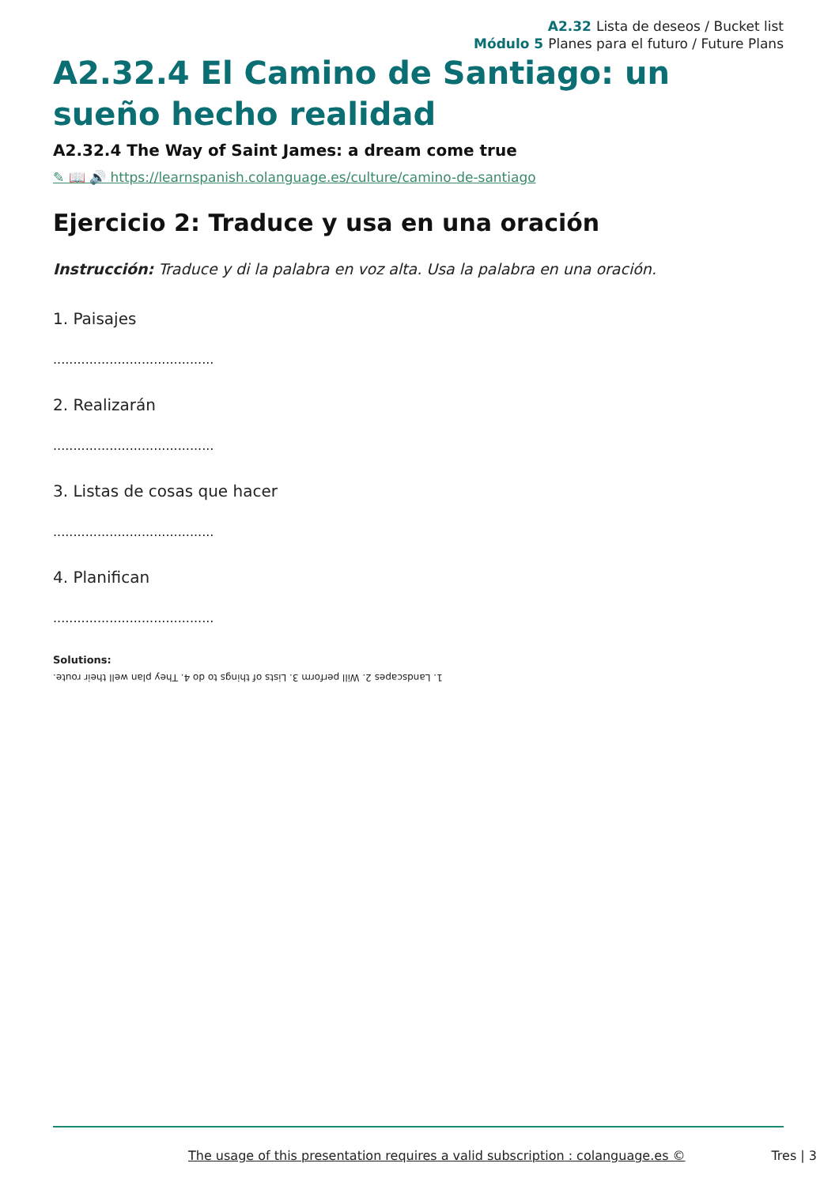A2.32 Lista de deseos / Bucket list
Módulo 5 Planes para el futuro / Future Plans
A2.32.4 El Camino de Santiago: un sueño hecho realidad
A2.32.4 The Way of Saint James: a dream come true
✎ 📖 🔊 https://learnspanish.colanguage.es/culture/camino-de-santiago
Ejercicio 2: Traduce y usa en una oración
Instrucción: Traduce y di la palabra en voz alta. Usa la palabra en una oración.
1. Paisajes
........................................
2. Realizarán
........................................
3. Listas de cosas que hacer
........................................
4. Planifican
........................................
Solutions:
1. Landscapes 2. Will perform 3. Lists of things to do 4. They plan well their route.
The usage of this presentation requires a valid subscription : colanguage.es © Tres | 3